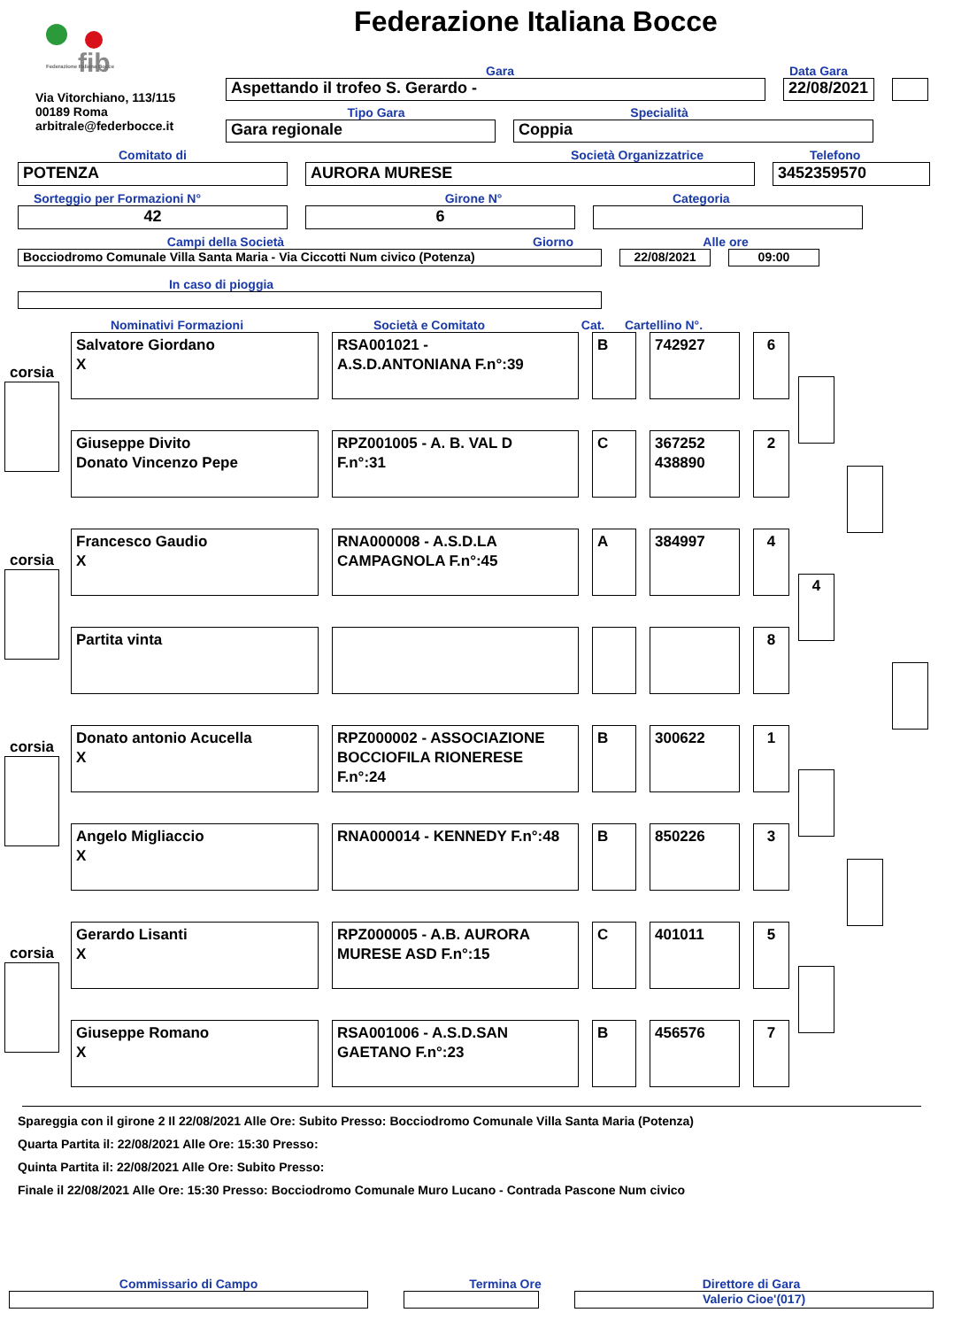fib
Federazione Italiana Bocce
Federazione Italiana Bocce
Via Vitorchiano, 113/115
00189 Roma
arbitrale@federbocce.it
Gara Data Gara
Aspettando il trofeo S. Gerardo - 22/08/2021
Tipo Gara Specialità
Gara regionale Coppia
Comitato di Società Organizzatrice Telefono
POTENZA AURORA MURESE 3452359570
Sorteggio per Formazioni N°
Girone N° Categoria
42 6
Campi della Società Giorno Alle ore
Bocciodromo Comunale Villa Santa Maria - Via Ciccotti Num civico (Potenza) 22/08/2021 09:00
In caso di pioggia
Nominativi Formazioni Società e Comitato Cat. Cartellino N°.
corsia
Salvatore Giordano
X
RSA001021 -
A.S.D.ANTONIANA F.n°:39
B 742927 6
Giuseppe Divito
Donato Vincenzo Pepe
RPZ001005 - A. B. VAL D
F.n°:31
C 367252
438890
2
corsia
Francesco Gaudio
X
RNA000008 - A.S.D.LA
CAMPAGNOLA F.n°:45
A 384997 4
4
Partita vinta 8
corsia
Donato antonio Acucella
X
RPZ000002 - ASSOCIAZIONE BOCCIOFILA RIONERESE F.n°:24
B 300622 1
Angelo Migliaccio
X
RNA000014 - KENNEDY F.n°:48 B 850226 3
corsia
Gerardo Lisanti
X
RPZ000005 - A.B. AURORA
MURESE ASD F.n°:15
C 401011 5
Giuseppe Romano
X
RSA001006 - A.S.D.SAN
GAETANO F.n°:23
B 456576 7
Spareggia con il girone 2 Il 22/08/2021 Alle Ore: Subito Presso: Bocciodromo Comunale Villa Santa Maria (Potenza)
Quarta Partita il: 22/08/2021 Alle Ore: 15:30 Presso:
Quinta Partita il: 22/08/2021 Alle Ore: Subito Presso:
Finale il 22/08/2021 Alle Ore: 15:30 Presso: Bocciodromo Comunale Muro Lucano - Contrada Pascone Num civico
Commissario di Campo Termina Ore Direttore di Gara
Valerio Cioe'(017)